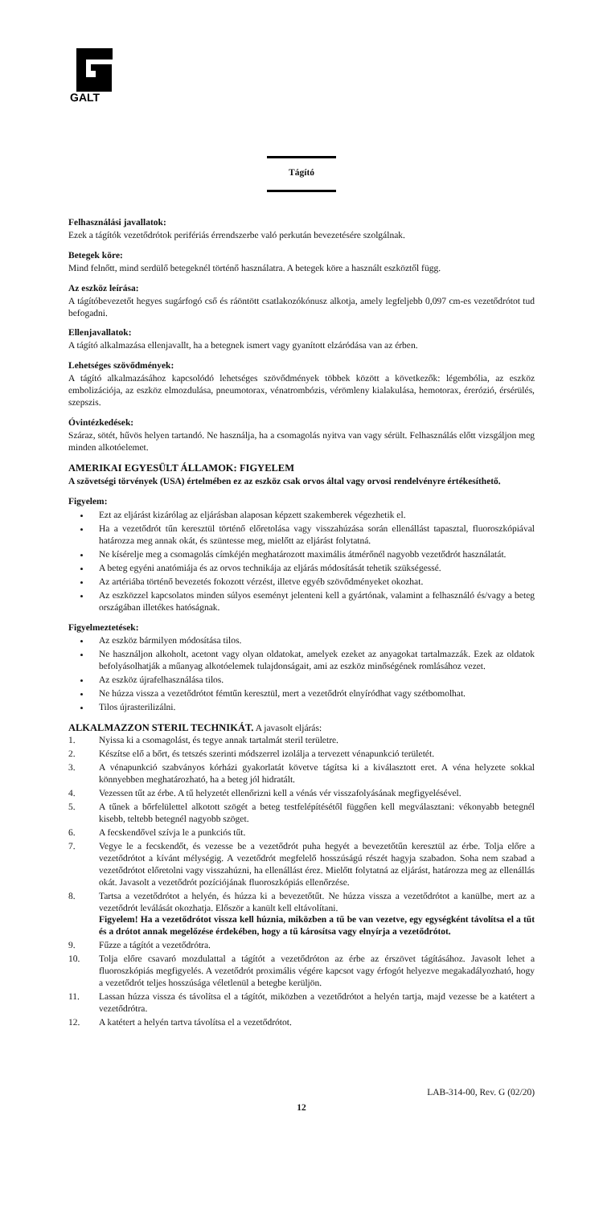GALT
Tágító
Felhasználási javallatok:
Ezek a tágítók vezetődrótok perifériás érrendszerbe való perkután bevezetésére szolgálnak.
Betegek köre:
Mind felnőtt, mind serdülő betegeknél történő használatra. A betegek köre a használt eszköztől függ.
Az eszköz leírása:
A tágítóbevezetőt hegyes sugárfogó cső és ráöntött csatlakozókónusz alkotja, amely legfeljebb 0,097 cm-es vezetődrótot tud befogadni.
Ellenjavallatok:
A tágító alkalmazása ellenjavallt, ha a betegnek ismert vagy gyanított elzáródása van az érben.
Lehetséges szövődmények:
A tágító alkalmazásához kapcsolódó lehetséges szövődmények többek között a következők: légembólia, az eszköz embolizációja, az eszköz elmozdulása, pneumotorax, vénatrombózis, vérömleny kialakulása, hemotorax, érerózió, érsérülés, szepszis.
Óvintézkedések:
Száraz, sötét, hűvös helyen tartandó. Ne használja, ha a csomagolás nyitva van vagy sérült. Felhasználás előtt vizsgáljon meg minden alkotóelemet.
AMERIKAI EGYESÜLT ÁLLAMOK: FIGYELEM
A szövetségi törvények (USA) értelmében ez az eszköz csak orvos által vagy orvosi rendelvényre értékesíthető.
Figyelem:
Ezt az eljárást kizárólag az eljárásban alaposan képzett szakemberek végezhetik el.
Ha a vezetődrót tűn keresztül történő előretolása vagy visszahúzása során ellenállást tapasztal, fluoroszkópiával határozza meg annak okát, és szüntesse meg, mielőtt az eljárást folytatná.
Ne kísérelje meg a csomagolás címkéjén meghatározott maximális átmérőnél nagyobb vezetődrót használatát.
A beteg egyéni anatómiája és az orvos technikája az eljárás módosítását tehetik szükségessé.
Az artériába történő bevezetés fokozott vérzést, illetve egyéb szövődményeket okozhat.
Az eszközzel kapcsolatos minden súlyos eseményt jelenteni kell a gyártónak, valamint a felhasználó és/vagy a beteg országában illetékes hatóságnak.
Figyelmeztetések:
Az eszköz bármilyen módosítása tilos.
Ne használjon alkoholt, acetont vagy olyan oldatokat, amelyek ezeket az anyagokat tartalmazzák. Ezek az oldatok befolyásolhatják a műanyag alkotóelemek tulajdonságait, ami az eszköz minőségének romlásához vezet.
Az eszköz újrafelhasználása tilos.
Ne húzza vissza a vezetődrótot fémtűn keresztül, mert a vezetődrót elnyíródhat vagy szétbomolhat.
Tilos újrasterilizálni.
ALKALMAZZON STERIL TECHNIKÁT. A javasolt eljárás:
| 1. | Nyissa ki a csomagolást, és tegye annak tartalmát steril területre. |
| 2. | Készítse elő a bőrt, és tetszés szerinti módszerrel izolálja a tervezett vénapunkció területét. |
| 3. | A vénapunkció szabványos kórházi gyakorlatát követve tágítsa ki a kiválasztott eret. A véna helyzete sokkal könnyebben meghatározható, ha a beteg jól hidratált. |
| 4. | Vezessen tűt az érbe. A tű helyzetét ellenőrizni kell a vénás vér visszafolyásának megfigyelésével. |
| 5. | A tűnek a bőrfelülettel alkotott szögét a beteg testfelépítésétől függően kell megválasztani: vékonyabb betegnél kisebb, teltebb betegnél nagyobb szöget. |
| 6. | A fecskendővel szívja le a punkciós tűt. |
| 7. | Vegye le a fecskendőt, és vezesse be a vezetődrót puha hegyét a bevezetőtűn keresztül az érbe. Tolja előre a vezetődrótot a kívánt mélységig. A vezetődrót megfelelő hosszúságú részét hagyja szabadon. Soha nem szabad a vezetődrótot előretolni vagy visszahúzni, ha ellenállást érez. Mielőtt folytatná az eljárást, határozza meg az ellenállás okát. Javasolt a vezetődrót pozíciójának fluoroszkópiás ellenőrzése. |
| 8. | Tartsa a vezetődrótot a helyén, és húzza ki a bevezetőtűt. Ne húzza vissza a vezetődrótot a kanülbe, mert az a vezetődrót leválását okozhatja. Először a kanült kell eltávolítani. Figyelem! Ha a vezetődrótot vissza kell húznia, miközben a tű be van vezetve, egy egységként távolítsa el a tűt és a drótot annak megelőzése érdekében, hogy a tű károsítsa vagy elnyírja a vezetődrótot. |
| 9. | Fűzze a tágítót a vezetődrótra. |
| 10. | Tolja előre csavaró mozdulattal a tágítót a vezetődróton az érbe az érszövet tágításához. Javasolt lehet a fluoroszkópiás megfigyelés. A vezetődrót proximális végére kapcsot vagy érfogót helyezve megakadályozható, hogy a vezetődrót teljes hosszúsága véletlenül a betegbe kerüljön. |
| 11. | Lassan húzza vissza és távolítsa el a tágítót, miközben a vezetődrótot a helyén tartja, majd vezesse be a katétert a vezetődrótra. |
| 12. | A katétert a helyén tartva távolítsa el a vezetődrótot. |
LAB-314-00, Rev. G (02/20)
12